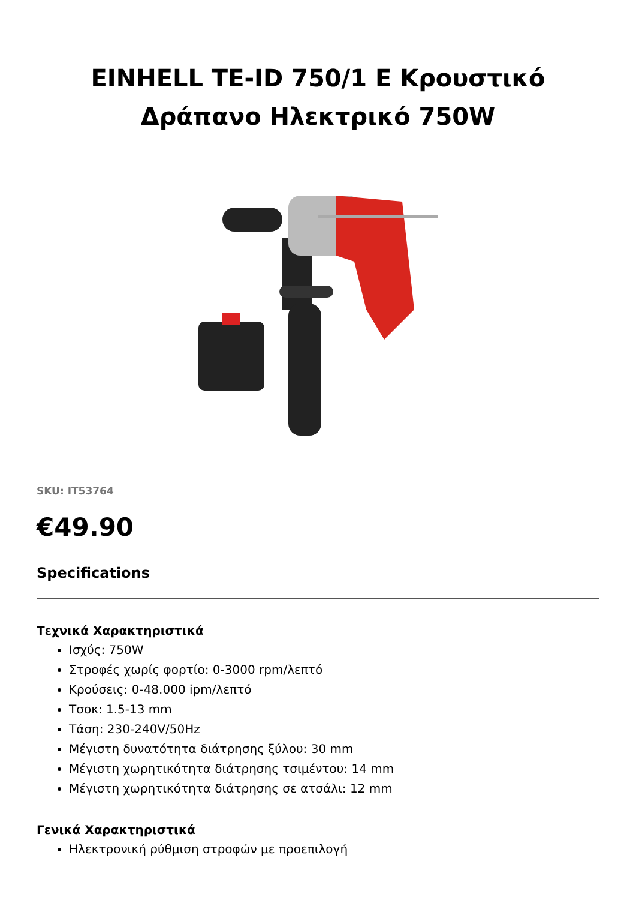EINHELL TE-ID 750/1 E Κρουστικό Δράπανο Ηλεκτρικό 750W
SKU: IT53764
€49.90
Specifications
Τεχνικά Χαρακτηριστικά
Ισχύς: 750W
Στροφές χωρίς φορτίο: 0-3000 rpm/λεπτό
Κρούσεις: 0-48.000 ipm/λεπτό
Τσοκ: 1.5-13 mm
Τάση: 230-240V/50Hz
Μέγιστη δυνατότητα διάτρησης ξύλου: 30 mm
Μέγιστη χωρητικότητα διάτρησης τσιμέντου: 14 mm
Μέγιστη χωρητικότητα διάτρησης σε ατσάλι: 12 mm
Γενικά Χαρακτηριστικά
Ηλεκτρονική ρύθμιση στροφών με προεπιλογή